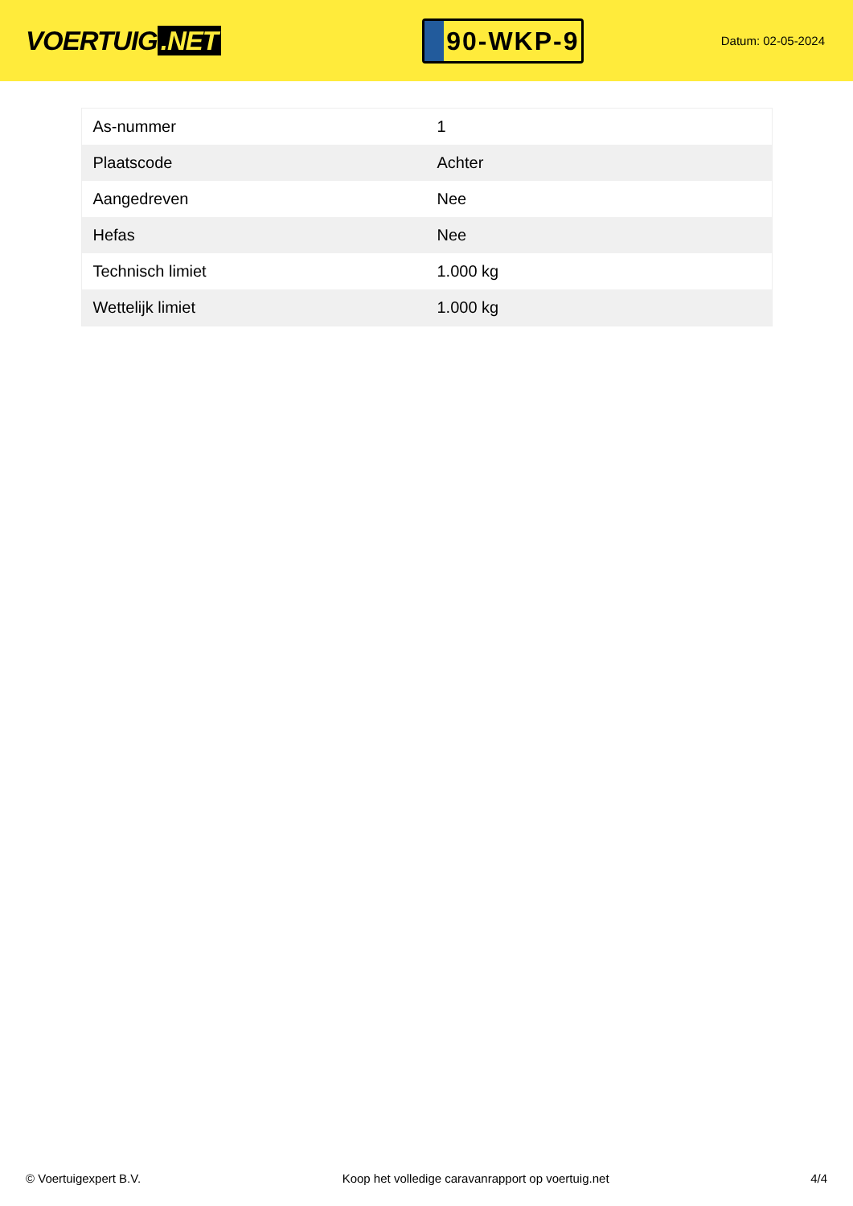VOERTUIG.NET
90-WKP-9
Datum: 02-05-2024
| As-nummer | 1 |
| Plaatscode | Achter |
| Aangedreven | Nee |
| Hefas | Nee |
| Technisch limiet | 1.000 kg |
| Wettelijk limiet | 1.000 kg |
© Voertuigexpert B.V. Koop het volledige caravanrapport op voertuig.net 4/4